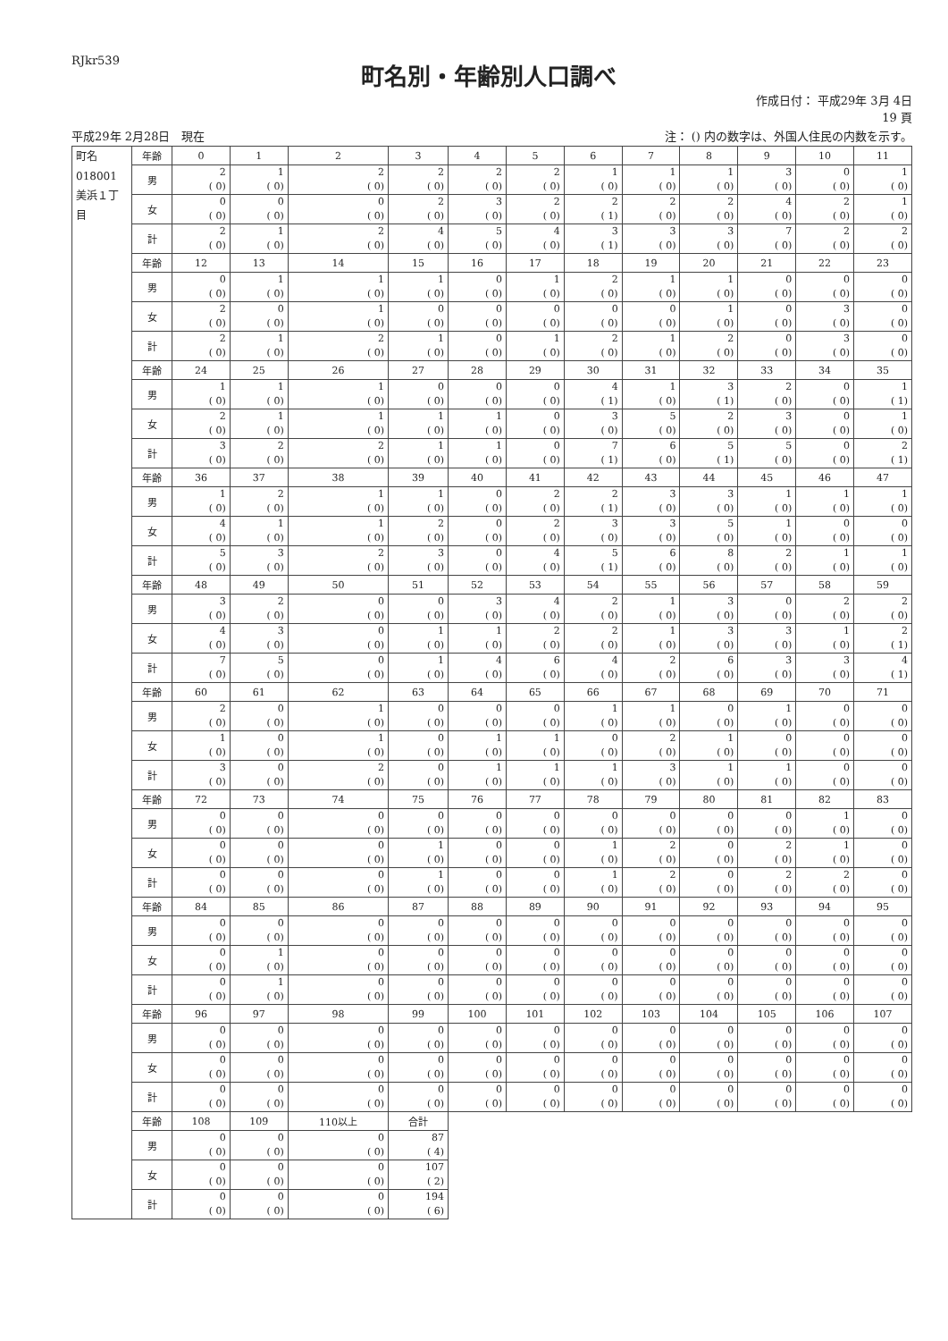RJkr539
町名別・年齢別人口調べ
作成日付： 平成29年 3月 4日
19 頁
平成29年 2月28日　現在 注： () 内の数字は、外国人住民の内数を示す。
| 町名 018001 美浜１丁目 | 年齢 | 0 | 1 | 2 | 3 | 4 | 5 | 6 | 7 | 8 | 9 | 10 | 11 |
| | 男 | 2 ( 0) | 1 ( 0) | 2 ( 0) | 2 ( 0) | 2 ( 0) | 2 ( 0) | 1 ( 0) | 1 ( 0) | 1 ( 0) | 3 ( 0) | 0 ( 0) | 1 ( 0) |
| | 女 | 0 ( 0) | 0 ( 0) | 0 ( 0) | 2 ( 0) | 3 ( 0) | 2 ( 0) | 2 ( 1) | 2 ( 0) | 2 ( 0) | 4 ( 0) | 2 ( 0) | 1 ( 0) |
| | 計 | 2 ( 0) | 1 ( 0) | 2 ( 0) | 4 ( 0) | 5 ( 0) | 4 ( 0) | 3 ( 1) | 3 ( 0) | 3 ( 0) | 7 ( 0) | 2 ( 0) | 2 ( 0) |
| | 年齢 | 12 | 13 | 14 | 15 | 16 | 17 | 18 | 19 | 20 | 21 | 22 | 23 |
| | 男 | 0 ( 0) | 1 ( 0) | 1 ( 0) | 1 ( 0) | 0 ( 0) | 1 ( 0) | 2 ( 0) | 1 ( 0) | 1 ( 0) | 0 ( 0) | 0 ( 0) | 0 ( 0) |
| | 女 | 2 ( 0) | 0 ( 0) | 1 ( 0) | 0 ( 0) | 0 ( 0) | 0 ( 0) | 0 ( 0) | 0 ( 0) | 1 ( 0) | 0 ( 0) | 3 ( 0) | 0 ( 0) |
| | 計 | 2 ( 0) | 1 ( 0) | 2 ( 0) | 1 ( 0) | 0 ( 0) | 1 ( 0) | 2 ( 0) | 1 ( 0) | 2 ( 0) | 0 ( 0) | 3 ( 0) | 0 ( 0) |
| | 年齢 | 24 | 25 | 26 | 27 | 28 | 29 | 30 | 31 | 32 | 33 | 34 | 35 |
| | 男 | 1 ( 0) | 1 ( 0) | 1 ( 0) | 0 ( 0) | 0 ( 0) | 0 ( 0) | 4 ( 1) | 1 ( 0) | 3 ( 1) | 2 ( 0) | 0 ( 0) | 1 ( 1) |
| | 女 | 2 ( 0) | 1 ( 0) | 1 ( 0) | 1 ( 0) | 1 ( 0) | 0 ( 0) | 3 ( 0) | 5 ( 0) | 2 ( 0) | 3 ( 0) | 0 ( 0) | 1 ( 0) |
| | 計 | 3 ( 0) | 2 ( 0) | 2 ( 0) | 1 ( 0) | 1 ( 0) | 0 ( 0) | 7 ( 1) | 6 ( 0) | 5 ( 1) | 5 ( 0) | 0 ( 0) | 2 ( 1) |
| | 年齢 | 36 | 37 | 38 | 39 | 40 | 41 | 42 | 43 | 44 | 45 | 46 | 47 |
| | 男 | 1 ( 0) | 2 ( 0) | 1 ( 0) | 1 ( 0) | 0 ( 0) | 2 ( 0) | 2 ( 1) | 3 ( 0) | 3 ( 0) | 1 ( 0) | 1 ( 0) | 1 ( 0) |
| | 女 | 4 ( 0) | 1 ( 0) | 1 ( 0) | 2 ( 0) | 0 ( 0) | 2 ( 0) | 3 ( 0) | 3 ( 0) | 5 ( 0) | 1 ( 0) | 0 ( 0) | 0 ( 0) |
| | 計 | 5 ( 0) | 3 ( 0) | 2 ( 0) | 3 ( 0) | 0 ( 0) | 4 ( 0) | 5 ( 1) | 6 ( 0) | 8 ( 0) | 2 ( 0) | 1 ( 0) | 1 ( 0) |
| | 年齢 | 48 | 49 | 50 | 51 | 52 | 53 | 54 | 55 | 56 | 57 | 58 | 59 |
| | 男 | 3 ( 0) | 2 ( 0) | 0 ( 0) | 0 ( 0) | 3 ( 0) | 4 ( 0) | 2 ( 0) | 1 ( 0) | 3 ( 0) | 0 ( 0) | 2 ( 0) | 2 ( 0) |
| | 女 | 4 ( 0) | 3 ( 0) | 0 ( 0) | 1 ( 0) | 1 ( 0) | 2 ( 0) | 2 ( 0) | 1 ( 0) | 3 ( 0) | 3 ( 0) | 1 ( 0) | 2 ( 1) |
| | 計 | 7 ( 0) | 5 ( 0) | 0 ( 0) | 1 ( 0) | 4 ( 0) | 6 ( 0) | 4 ( 0) | 2 ( 0) | 6 ( 0) | 3 ( 0) | 3 ( 0) | 4 ( 1) |
| | 年齢 | 60 | 61 | 62 | 63 | 64 | 65 | 66 | 67 | 68 | 69 | 70 | 71 |
| | 男 | 2 ( 0) | 0 ( 0) | 1 ( 0) | 0 ( 0) | 0 ( 0) | 0 ( 0) | 1 ( 0) | 1 ( 0) | 0 ( 0) | 1 ( 0) | 0 ( 0) | 0 ( 0) |
| | 女 | 1 ( 0) | 0 ( 0) | 1 ( 0) | 0 ( 0) | 1 ( 0) | 1 ( 0) | 0 ( 0) | 2 ( 0) | 1 ( 0) | 0 ( 0) | 0 ( 0) | 0 ( 0) |
| | 計 | 3 ( 0) | 0 ( 0) | 2 ( 0) | 0 ( 0) | 1 ( 0) | 1 ( 0) | 1 ( 0) | 3 ( 0) | 1 ( 0) | 1 ( 0) | 0 ( 0) | 0 ( 0) |
| | 年齢 | 72 | 73 | 74 | 75 | 76 | 77 | 78 | 79 | 80 | 81 | 82 | 83 |
| | 男 | 0 ( 0) | 0 ( 0) | 0 ( 0) | 0 ( 0) | 0 ( 0) | 0 ( 0) | 0 ( 0) | 0 ( 0) | 0 ( 0) | 0 ( 0) | 1 ( 0) | 0 ( 0) |
| | 女 | 0 ( 0) | 0 ( 0) | 0 ( 0) | 1 ( 0) | 0 ( 0) | 0 ( 0) | 1 ( 0) | 2 ( 0) | 0 ( 0) | 2 ( 0) | 1 ( 0) | 0 ( 0) |
| | 計 | 0 ( 0) | 0 ( 0) | 0 ( 0) | 1 ( 0) | 0 ( 0) | 0 ( 0) | 1 ( 0) | 2 ( 0) | 0 ( 0) | 2 ( 0) | 2 ( 0) | 0 ( 0) |
| | 年齢 | 84 | 85 | 86 | 87 | 88 | 89 | 90 | 91 | 92 | 93 | 94 | 95 |
| | 男 | 0 ( 0) | 0 ( 0) | 0 ( 0) | 0 ( 0) | 0 ( 0) | 0 ( 0) | 0 ( 0) | 0 ( 0) | 0 ( 0) | 0 ( 0) | 0 ( 0) | 0 ( 0) |
| | 女 | 0 ( 0) | 1 ( 0) | 0 ( 0) | 0 ( 0) | 0 ( 0) | 0 ( 0) | 0 ( 0) | 0 ( 0) | 0 ( 0) | 0 ( 0) | 0 ( 0) | 0 ( 0) |
| | 計 | 0 ( 0) | 1 ( 0) | 0 ( 0) | 0 ( 0) | 0 ( 0) | 0 ( 0) | 0 ( 0) | 0 ( 0) | 0 ( 0) | 0 ( 0) | 0 ( 0) | 0 ( 0) |
| | 年齢 | 96 | 97 | 98 | 99 | 100 | 101 | 102 | 103 | 104 | 105 | 106 | 107 |
| | 男 | 0 ( 0) | 0 ( 0) | 0 ( 0) | 0 ( 0) | 0 ( 0) | 0 ( 0) | 0 ( 0) | 0 ( 0) | 0 ( 0) | 0 ( 0) | 0 ( 0) | 0 ( 0) |
| | 女 | 0 ( 0) | 0 ( 0) | 0 ( 0) | 0 ( 0) | 0 ( 0) | 0 ( 0) | 0 ( 0) | 0 ( 0) | 0 ( 0) | 0 ( 0) | 0 ( 0) | 0 ( 0) |
| | 計 | 0 ( 0) | 0 ( 0) | 0 ( 0) | 0 ( 0) | 0 ( 0) | 0 ( 0) | 0 ( 0) | 0 ( 0) | 0 ( 0) | 0 ( 0) | 0 ( 0) | 0 ( 0) |
| | 年齢 | 108 | 109 | 110以上 | 合計 | | | | | | | | |
| | 男 | 0 ( 0) | 0 ( 0) | 0 ( 0) | 87 ( 4) | | | | | | | | |
| | 女 | 0 ( 0) | 0 ( 0) | 0 ( 0) | 107 ( 2) | | | | | | | | |
| | 計 | 0 ( 0) | 0 ( 0) | 0 ( 0) | 194 ( 6) | | | | | | | | |